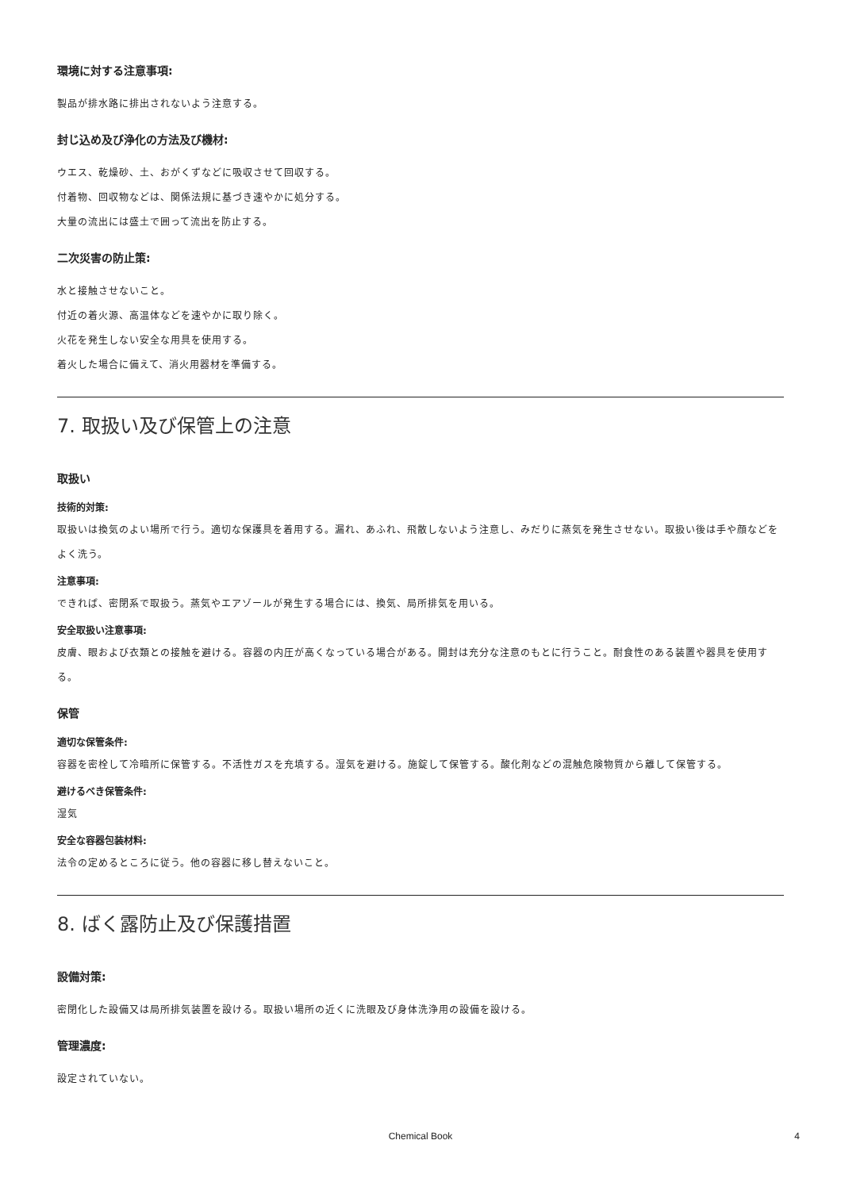環境に対する注意事項:
製品が排水路に排出されないよう注意する。
封じ込め及び浄化の方法及び機材:
ウエス、乾燥砂、土、おがくずなどに吸収させて回収する。
付着物、回収物などは、関係法規に基づき速やかに処分する。
大量の流出には盛土で囲って流出を防止する。
二次災害の防止策:
水と接触させないこと。
付近の着火源、高温体などを速やかに取り除く。
火花を発生しない安全な用具を使用する。
着火した場合に備えて、消火用器材を準備する。
7. 取扱い及び保管上の注意
取扱い
技術的対策:
取扱いは換気のよい場所で行う。適切な保護具を着用する。漏れ、あふれ、飛散しないよう注意し、みだりに蒸気を発生させない。取扱い後は手や顔などをよく洗う。
注意事項:
できれば、密閉系で取扱う。蒸気やエアゾールが発生する場合には、換気、局所排気を用いる。
安全取扱い注意事項:
皮膚、眼および衣類との接触を避ける。容器の内圧が高くなっている場合がある。開封は充分な注意のもとに行うこと。耐食性のある装置や器具を使用する。
保管
適切な保管条件:
容器を密栓して冷暗所に保管する。不活性ガスを充填する。湿気を避ける。施錠して保管する。酸化剤などの混触危険物質から離して保管する。
避けるべき保管条件:
湿気
安全な容器包装材料:
法令の定めるところに従う。他の容器に移し替えないこと。
8. ばく露防止及び保護措置
設備対策:
密閉化した設備又は局所排気装置を設ける。取扱い場所の近くに洗眼及び身体洗浄用の設備を設ける。
管理濃度:
設定されていない。
Chemical Book 4